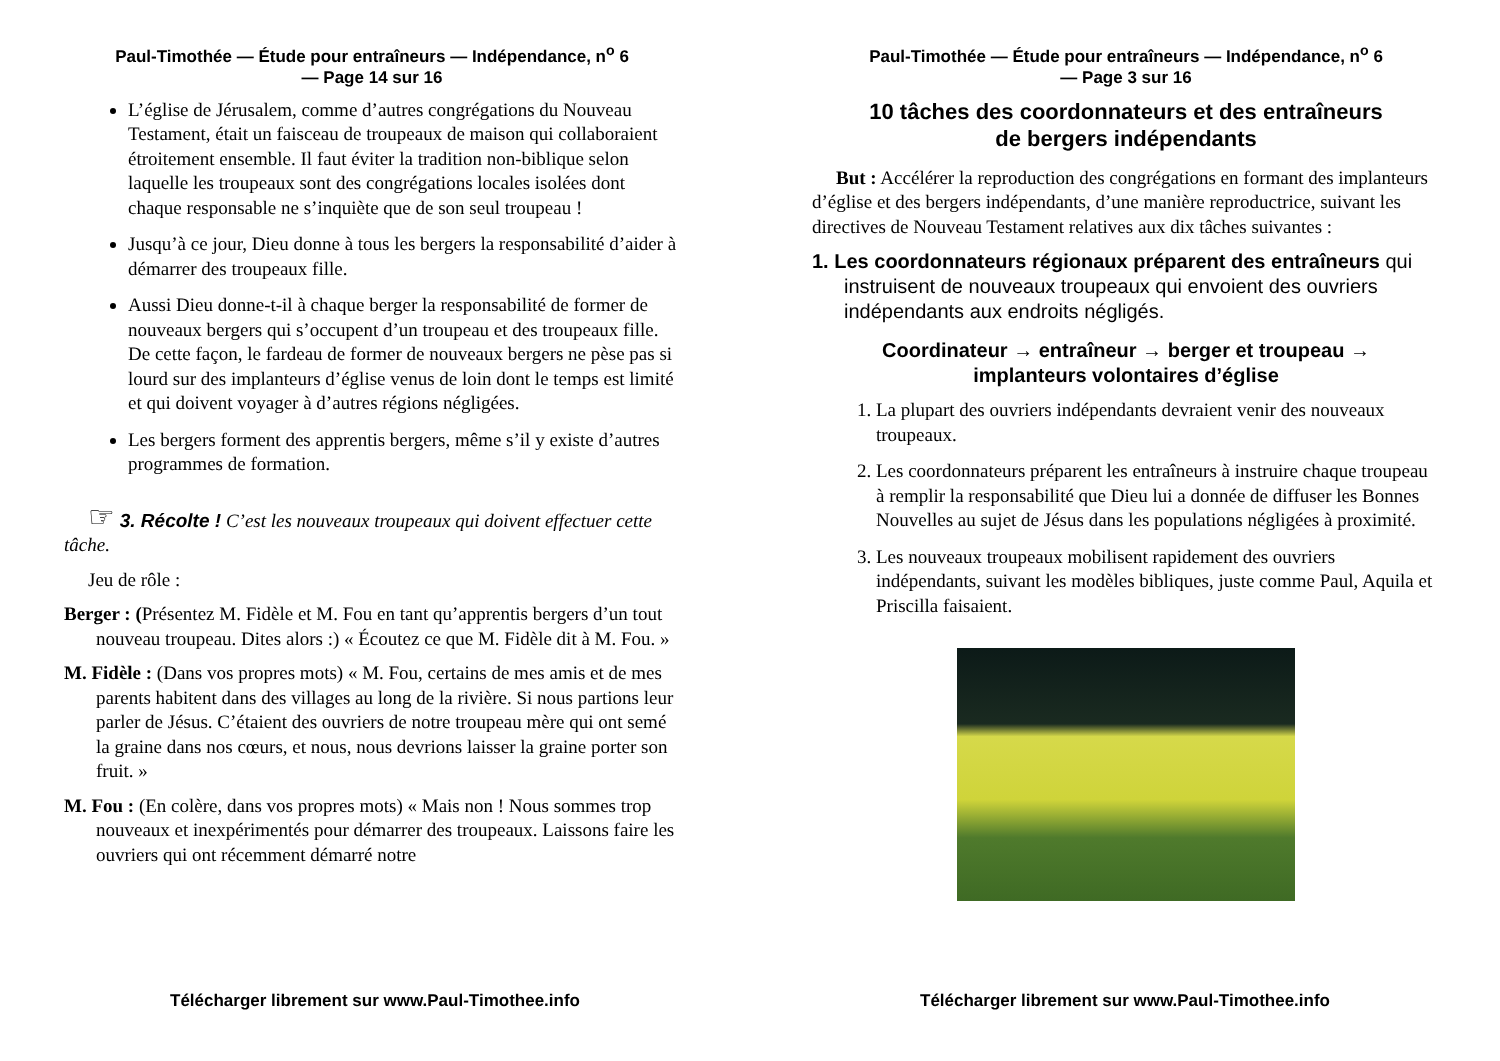Paul-Timothée — Étude pour entraîneurs — Indépendance, n<sup>o</sup> 6
— Page 14 sur 16
L’église de Jérusalem, comme d’autres congrégations du Nouveau Testament, était un faisceau de troupeaux de maison qui collaboraient étroitement ensemble. Il faut éviter la tradition non-biblique selon laquelle les troupeaux sont des congrégations locales isolées dont chaque responsable ne s’inquiète que de son seul troupeau !
Jusqu’à ce jour, Dieu donne à tous les bergers la responsabilité d’aider à démarrer des troupeaux fille.
Aussi Dieu donne-t-il à chaque berger la responsabilité de former de nouveaux bergers qui s’occupent d’un troupeau et des troupeaux fille. De cette façon, le fardeau de former de nouveaux bergers ne pèse pas si lourd sur des implanteurs d’église venus de loin dont le temps est limité et qui doivent voyager à d’autres régions négligées.
Les bergers forment des apprentis bergers, même s’il y existe d’autres programmes de formation.
☞ 3. Récolte ! C’est les nouveaux troupeaux qui doivent effectuer cette tâche.
Jeu de rôle :
Berger : (Présentez M. Fidèle et M. Fou en tant qu’apprentis bergers d’un tout nouveau troupeau. Dites alors :) « Écoutez ce que M. Fidèle dit à M. Fou. »
M. Fidèle : (Dans vos propres mots) « M. Fou, certains de mes amis et de mes parents habitent dans des villages au long de la rivière. Si nous partions leur parler de Jésus. C’étaient des ouvriers de notre troupeau mère qui ont semé la graine dans nos cœurs, et nous, nous devrions laisser la graine porter son fruit. »
M. Fou : (En colère, dans vos propres mots) « Mais non ! Nous sommes trop nouveaux et inexpérimentés pour démarrer des troupeaux. Laissons faire les ouvriers qui ont récemment démarré notre
Télécharger librement sur www.Paul-Timothee.info
Paul-Timothée — Étude pour entraîneurs — Indépendance, n<sup>o</sup> 6
— Page 3 sur 16
10 tâches des coordonnateurs et des entraîneurs
de bergers indépendants
But : Accélérer la reproduction des congrégations en formant des implanteurs d’église et des bergers indépendants, d’une manière reproductrice, suivant les directives de Nouveau Testament relatives aux dix tâches suivantes :
1. Les coordonnateurs régionaux préparent des entraîneurs qui instruisent de nouveaux troupeaux qui envoient des ouvriers indépendants aux endroits négligés.
Coordinateur → entraîneur → berger et troupeau →
implanteurs volontaires d’église
1. La plupart des ouvriers indépendants devraient venir des nouveaux troupeaux.
2. Les coordonnateurs préparent les entraîneurs à instruire chaque troupeau à remplir la responsabilité que Dieu lui a donnée de diffuser les Bonnes Nouvelles au sujet de Jésus dans les populations négligées à proximité.
3. Les nouveaux troupeaux mobilisent rapidement des ouvriers indépendants, suivant les modèles bibliques, juste comme Paul, Aquila et Priscilla faisaient.
Télécharger librement sur www.Paul-Timothee.info